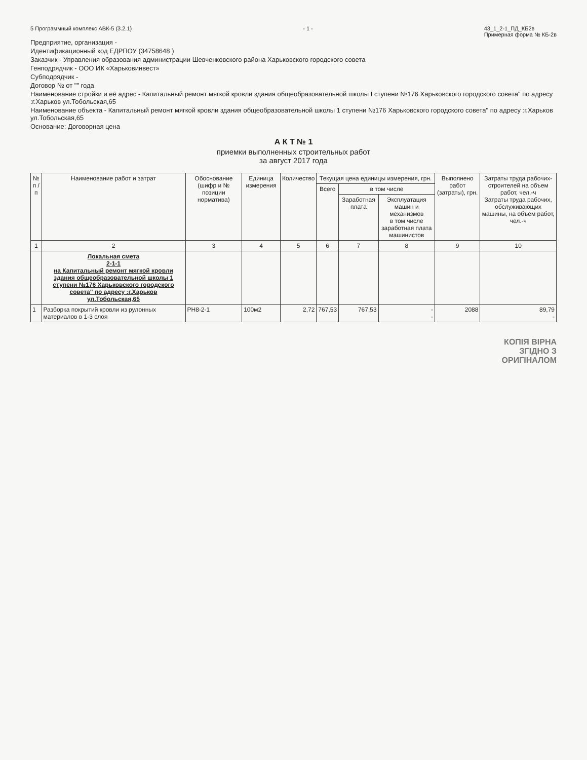5 Программный комплекс АВК-5 (3.2.1) - 1 - 43_1_2-1_ПД_КБ2в
Примерная форма № КБ-2в
Предприятие, организация -
Идентификационный код ЕДРПОУ (34758648 )
Заказчик - Управления образования администрации Шевченковского района Харьковского городского совета
Генподрядчик - ООО ИК «Харьковинвест»
Субподрядчик -
Договор № от "" года
Наименование стройки и её адрес - Капитальный ремонт мягкой кровли здания общеобразовательной школы I ступени №176 Харьковского городского совета" по адресу :г.Харьков ул.Тобольская,65
Наименование объекта - Капитальный ремонт мягкой кровли здания общеобразовательной школы 1 ступени №176 Харьковского городского совета" по адресу :г.Харьков ул.Тобольская,65
Основание: Договорная цена
А К Т № 1
приемки выполненных строительных работ
за август 2017 года
| № п / п | Наименование работ и затрат | Обоснование (шифр и № позиции норматива) | Единица измерения | Количество | Текущая цена единицы измерения, грн. | | | Выполнено работ (затраты), грн. | Затраты труда рабочих-строителей на объем работ, чел.-ч Затраты труда рабочих, обслуживающих машины, на объем работ, чел.-ч |
| --- | --- | --- | --- | --- | --- | --- | --- | --- | --- |
| | | | | | Всего | в том числе | | | |
| | | | | | | Заработная плата | Эксплуатация машин и механизмов в том числе заработная плата машинистов | | |
| 1 | 2 | 3 | 4 | 5 | 6 | 7 | 8 | 9 | 10 |
| | Локальная смета 2-1-1 на Капитальный ремонт мягкой кровли здания общеобразовательной школы 1 ступени №176 Харьковского городского совета" по адресу :г.Харьков ул.Тобольская,65 | | | | | | | | |
| 1 | Разборка покрытий кровли из рулонных материалов в 1-3 слоя | РН8-2-1 | 100м2 | 2,72 | 767,53 | 767,53 | - - | 2088 | 89,79 - |
КОПІЯ ВІРНА
ЗГІДНО З
ОРИГІНАЛОМ